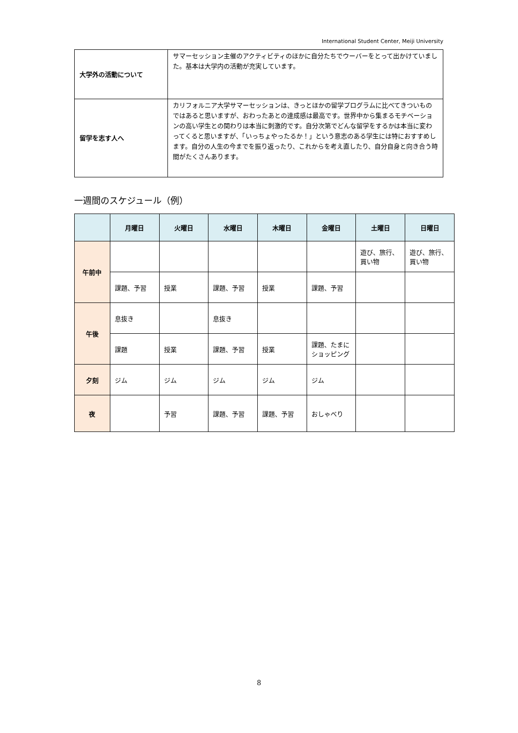International Student Center, Meiji University
| 大学外の活動について | サマーセッション主催のアクティビティのほかに自分たちでウーバーをとって出かけていました。基本は大学内の活動が充実しています。 |
| 留学を志す人へ | カリフォルニア大学サマーセッションは、きっとほかの留学プログラムに比べてきついものではあると思いますが、おわったあとの達成感は最高です。世界中から集まるモチベーションの高い学生との関わりは本当に刺激的です。自分次第でどんな留学をするかは本当に変わってくると思いますが、「いっちょやったるか！」という意志のある学生には特におすすめします。自分の人生の今までを振り返ったり、これからを考え直したり、自分自身と向き合う時間がたくさんあります。 |
一週間のスケジュール（例）
| | 月曜日 | 火曜日 | 水曜日 | 木曜日 | 金曜日 | 土曜日 | 日曜日 |
| --- | --- | --- | --- | --- | --- | --- | --- |
| 午前中 | | | | | | 遊び、旅行、買い物 | 遊び、旅行、買い物 |
| | 課題、予習 | 授業 | 課題、予習 | 授業 | 課題、予習 | | |
| 午後 | 息抜き | | 息抜き | | | | |
| | 課題 | 授業 | 課題、予習 | 授業 | 課題、たまにショッピング | | |
| 夕刻 | ジム | ジム | ジム | ジム | ジム | | |
| 夜 | | 予習 | 課題、予習 | 課題、予習 | おしゃべり | | |
8